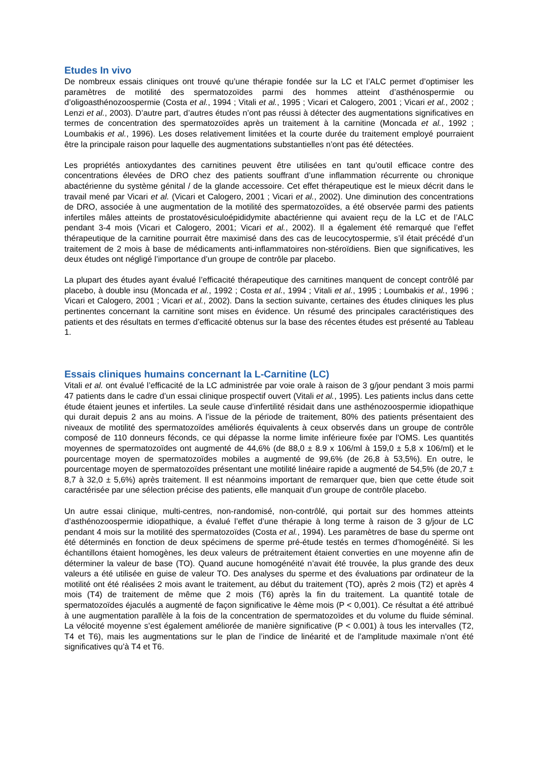Etudes In vivo
De nombreux essais cliniques ont trouvé qu’une thérapie fondée sur la LC et l’ALC permet d’optimiser les paramètres de motilité des spermatozoïdes parmi des hommes atteint d’asthénospermie ou d’oligoasthénozoospermie (Costa et al., 1994 ; Vitali et al., 1995 ; Vicari et Calogero, 2001 ; Vicari et al., 2002 ; Lenzi et al., 2003). D’autre part, d’autres études n’ont pas réussi à détecter des augmentations significatives en termes de concentration des spermatozoïdes après un traitement à la carnitine (Moncada et al., 1992 ; Loumbakis et al., 1996). Les doses relativement limitées et la courte durée du traitement employé pourraient être la principale raison pour laquelle des augmentations substantielles n’ont pas été détectées.
Les propriétés antioxydantes des carnitines peuvent être utilisées en tant qu’outil efficace contre des concentrations élevées de DRO chez des patients souffrant d’une inflammation récurrente ou chronique abactérienne du système génital / de la glande accessoire. Cet effet thérapeutique est le mieux décrit dans le travail mené par Vicari et al. (Vicari et Calogero, 2001 ; Vicari et al., 2002). Une diminution des concentrations de DRO, associée à une augmentation de la motilité des spermatozoïdes, a été observée parmi des patients infertiles mâles atteints de prostatovésiculoépididymite abactérienne qui avaient reçu de la LC et de l’ALC pendant 3-4 mois (Vicari et Calogero, 2001; Vicari et al., 2002). Il a également été remarqué que l’effet thérapeutique de la carnitine pourrait être maximisé dans des cas de leucocytospermie, s’il était précédé d’un traitement de 2 mois à base de médicaments anti-inflammatoires non-stéroïdiens. Bien que significatives, les deux études ont négligé l’importance d’un groupe de contrôle par placebo.
La plupart des études ayant évalué l’efficacité thérapeutique des carnitines manquent de concept contrôlé par placebo, à double insu (Moncada et al., 1992 ; Costa et al., 1994 ; Vitali et al., 1995 ; Loumbakis et al., 1996 ; Vicari et Calogero, 2001 ; Vicari et al., 2002). Dans la section suivante, certaines des études cliniques les plus pertinentes concernant la carnitine sont mises en évidence. Un résumé des principales caractéristiques des patients et des résultats en termes d’efficacité obtenus sur la base des récentes études est présenté au Tableau 1.
Essais cliniques humains concernant la L-Carnitine (LC)
Vitali et al. ont évalué l’efficacité de la LC administrée par voie orale à raison de 3 g/jour pendant 3 mois parmi 47 patients dans le cadre d’un essai clinique prospectif ouvert (Vitali et al., 1995). Les patients inclus dans cette étude étaient jeunes et infertiles. La seule cause d’infertilité résidait dans une asthénozoospermie idiopathique qui durait depuis 2 ans au moins. A l’issue de la période de traitement, 80% des patients présentaient des niveaux de motilité des spermatozoïdes améliorés équivalents à ceux observés dans un groupe de contrôle composé de 110 donneurs féconds, ce qui dépasse la norme limite inférieure fixée par l'OMS. Les quantités moyennes de spermatozoïdes ont augmenté de 44,6% (de 88,0 ± 8.9 x 106/ml à 159,0 ± 5,8 x 106/ml) et le pourcentage moyen de spermatozoïdes mobiles a augmenté de 99,6% (de 26,8 à 53,5%). En outre, le pourcentage moyen de spermatozoïdes présentant une motilité linéaire rapide a augmenté de 54,5% (de 20,7 ± 8,7 à 32,0 ± 5,6%) après traitement. Il est néanmoins important de remarquer que, bien que cette étude soit caractérisée par une sélection précise des patients, elle manquait d’un groupe de contrôle placebo.
Un autre essai clinique, multi-centres, non-randomisé, non-contrôlé, qui portait sur des hommes atteints d’asthénozoospermie idiopathique, a évalué l’effet d’une thérapie à long terme à raison de 3 g/jour de LC pendant 4 mois sur la motilité des spermatozoïdes (Costa et al., 1994). Les paramètres de base du sperme ont été déterminés en fonction de deux spécimens de sperme pré-étude testés en termes d’homogénéité. Si les échantillons étaient homogènes, les deux valeurs de prétraitement étaient converties en une moyenne afin de déterminer la valeur de base (TO). Quand aucune homogénéité n’avait été trouvée, la plus grande des deux valeurs a été utilisée en guise de valeur TO. Des analyses du sperme et des évaluations par ordinateur de la motilité ont été réalisées 2 mois avant le traitement, au début du traitement (TO), après 2 mois (T2) et après 4 mois (T4) de traitement de même que 2 mois (T6) après la fin du traitement. La quantité totale de spermatozoïdes éjaculés a augmenté de façon significative le 4ème mois (P < 0,001). Ce résultat a été attribué à une augmentation parallèle à la fois de la concentration de spermatozoïdes et du volume du fluide séminal. La vélocité moyenne s’est également améliorée de manière significative (P < 0.001) à tous les intervalles (T2, T4 et T6), mais les augmentations sur le plan de l’indice de linéarité et de l’amplitude maximale n’ont été significatives qu’à T4 et T6.